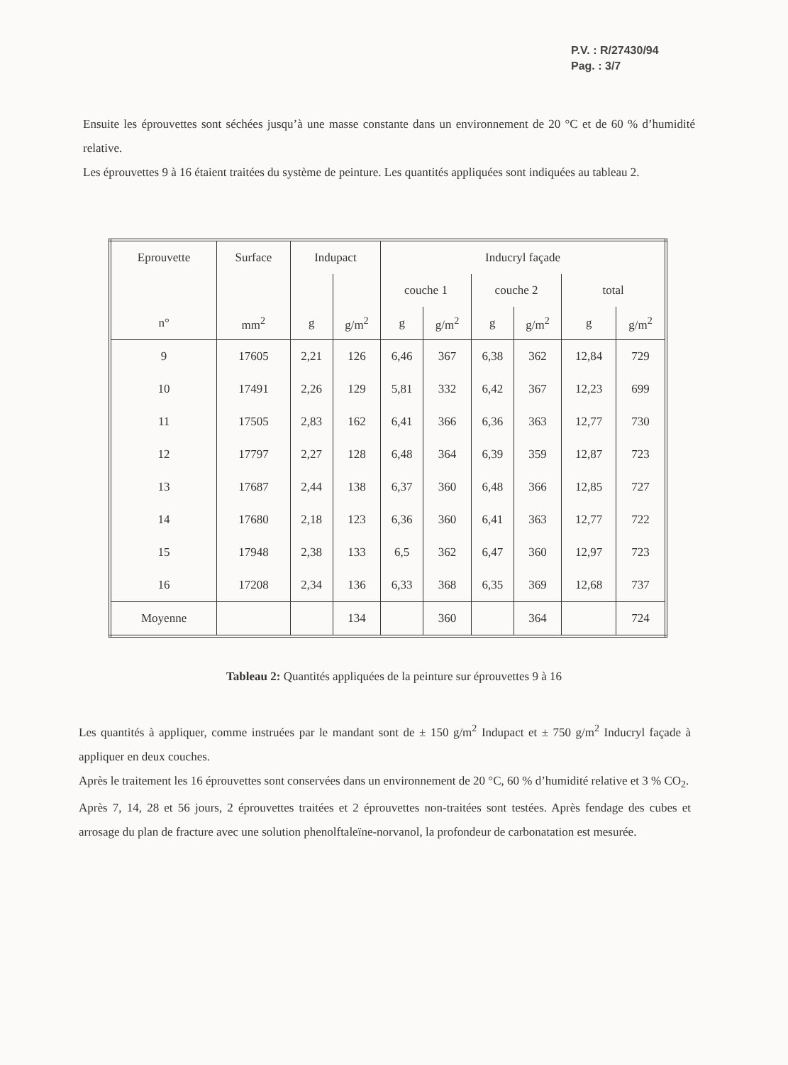P.V. : R/27430/94
Pag. : 3/7
Ensuite les éprouvettes sont séchées jusqu’à une masse constante dans un environnement de 20 °C et de 60 % d’humidité relative.
Les éprouvettes 9 à 16 étaient traitées du système de peinture. Les quantités appliquées sont indiquées au tableau 2.
| Eprouvette | Surface | Indupact | | Inducryl façade | | | | | |
| --- | --- | --- | --- | --- | --- | --- | --- | --- | --- |
| | | | | couche 1 | | couche 2 | | total | |
| n° | mm<sup>2</sup> | g | g/m<sup>2</sup> | g | g/m<sup>2</sup> | g | g/m<sup>2</sup> | g | g/m<sup>2</sup> |
| 9 | 17605 | 2,21 | 126 | 6,46 | 367 | 6,38 | 362 | 12,84 | 729 |
| 10 | 17491 | 2,26 | 129 | 5,81 | 332 | 6,42 | 367 | 12,23 | 699 |
| 11 | 17505 | 2,83 | 162 | 6,41 | 366 | 6,36 | 363 | 12,77 | 730 |
| 12 | 17797 | 2,27 | 128 | 6,48 | 364 | 6,39 | 359 | 12,87 | 723 |
| 13 | 17687 | 2,44 | 138 | 6,37 | 360 | 6,48 | 366 | 12,85 | 727 |
| 14 | 17680 | 2,18 | 123 | 6,36 | 360 | 6,41 | 363 | 12,77 | 722 |
| 15 | 17948 | 2,38 | 133 | 6,5 | 362 | 6,47 | 360 | 12,97 | 723 |
| 16 | 17208 | 2,34 | 136 | 6,33 | 368 | 6,35 | 369 | 12,68 | 737 |
| Moyenne | | | 134 | | 360 | | 364 | | 724 |
Tableau 2: Quantités appliquées de la peinture sur éprouvettes 9 à 16
Les quantités à appliquer, comme instruées par le mandant sont de ± 150 g/m<sup>2</sup> Indupact et ± 750 g/m<sup>2</sup> Inducryl façade à appliquer en deux couches.
Après le traitement les 16 éprouvettes sont conservées dans un environnement de 20 °C, 60 % d’humidité relative et 3 % CO<sub>2</sub>.
Après 7, 14, 28 et 56 jours, 2 éprouvettes traitées et 2 éprouvettes non-traitées sont testées. Après fendage des cubes et arrosage du plan de fracture avec une solution phenolftaleïne-norvanol, la profondeur de carbonatation est mesurée.